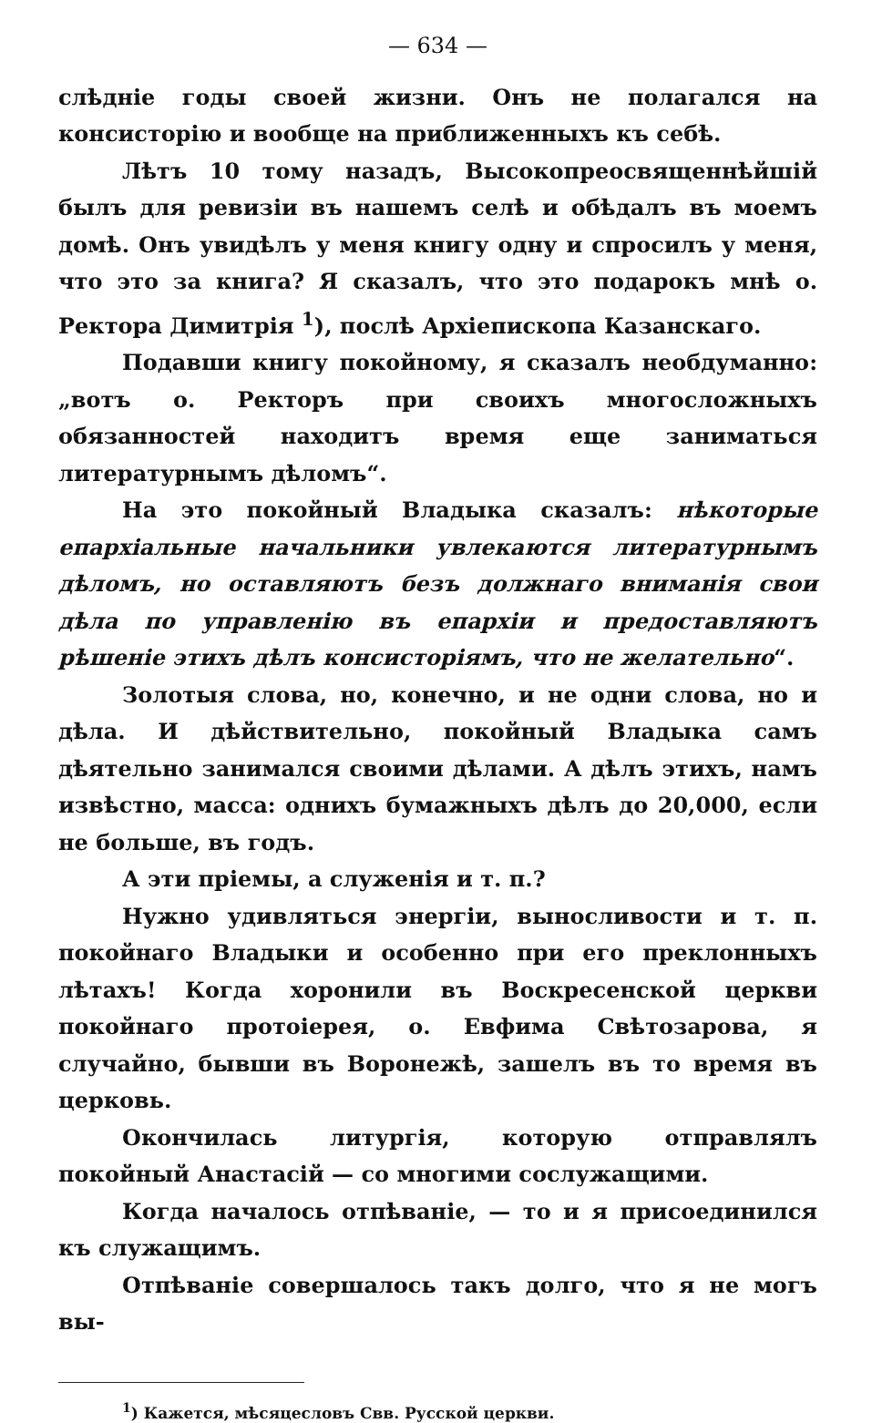— 634 —
слѣдніе годы своей жизни. Онъ не полагался на консисторію и вообще на приближенныхъ къ себѣ.
Лѣтъ 10 тому назадъ, Высокопреосвященнѣйшій былъ для ревизіи въ нашемъ селѣ и обѣдалъ въ моемъ домѣ. Онъ увидѣлъ у меня книгу одну и спросилъ у меня, что это за книга? Я сказалъ, что это подарокъ мнѣ о. Ректора Димитрія <sup>1</sup>), послѣ Архіепископа Казанскаго.
Подавши книгу покойному, я сказалъ необдуманно: „вотъ о. Ректоръ при своихъ многосложныхъ обязанностей находитъ время еще заниматься литературнымъ дѣломъ“.
На это покойный Владыка сказалъ: нѣкоторые епархіальные начальники увлекаются литературнымъ дѣломъ, но оставляютъ безъ должнаго вниманія свои дѣла по управленію въ епархіи и предоставляютъ рѣшеніе этихъ дѣлъ консисторіямъ, что не желательно“.
Золотыя слова, но, конечно, и не одни слова, но и дѣла. И дѣйствительно, покойный Владыка самъ дѣятельно занимался своими дѣлами. А дѣлъ этихъ, намъ извѣстно, масса: однихъ бумажныхъ дѣлъ до 20,000, если не больше, въ годъ.
А эти пріемы, а служенія и т. п.?
Нужно удивляться энергіи, выносливости и т. п. покойнаго Владыки и особенно при его преклонныхъ лѣтахъ! Когда хоронили въ Воскресенской церкви покойнаго протоіерея, о. Евфима Свѣтозарова, я случайно, бывши въ Воронежѣ, зашелъ въ то время въ церковь.
Окончилась литургія, которую отправлялъ покойный Анастасій — со многими сослужащими.
Когда началось отпѣваніе, — то и я присоединился къ служащимъ.
Отпѣваніе совершалось такъ долго, что я не могъ вы-
<sup>1</sup>) Кажется, мѣсяцесловъ Свв. Русской церкви.